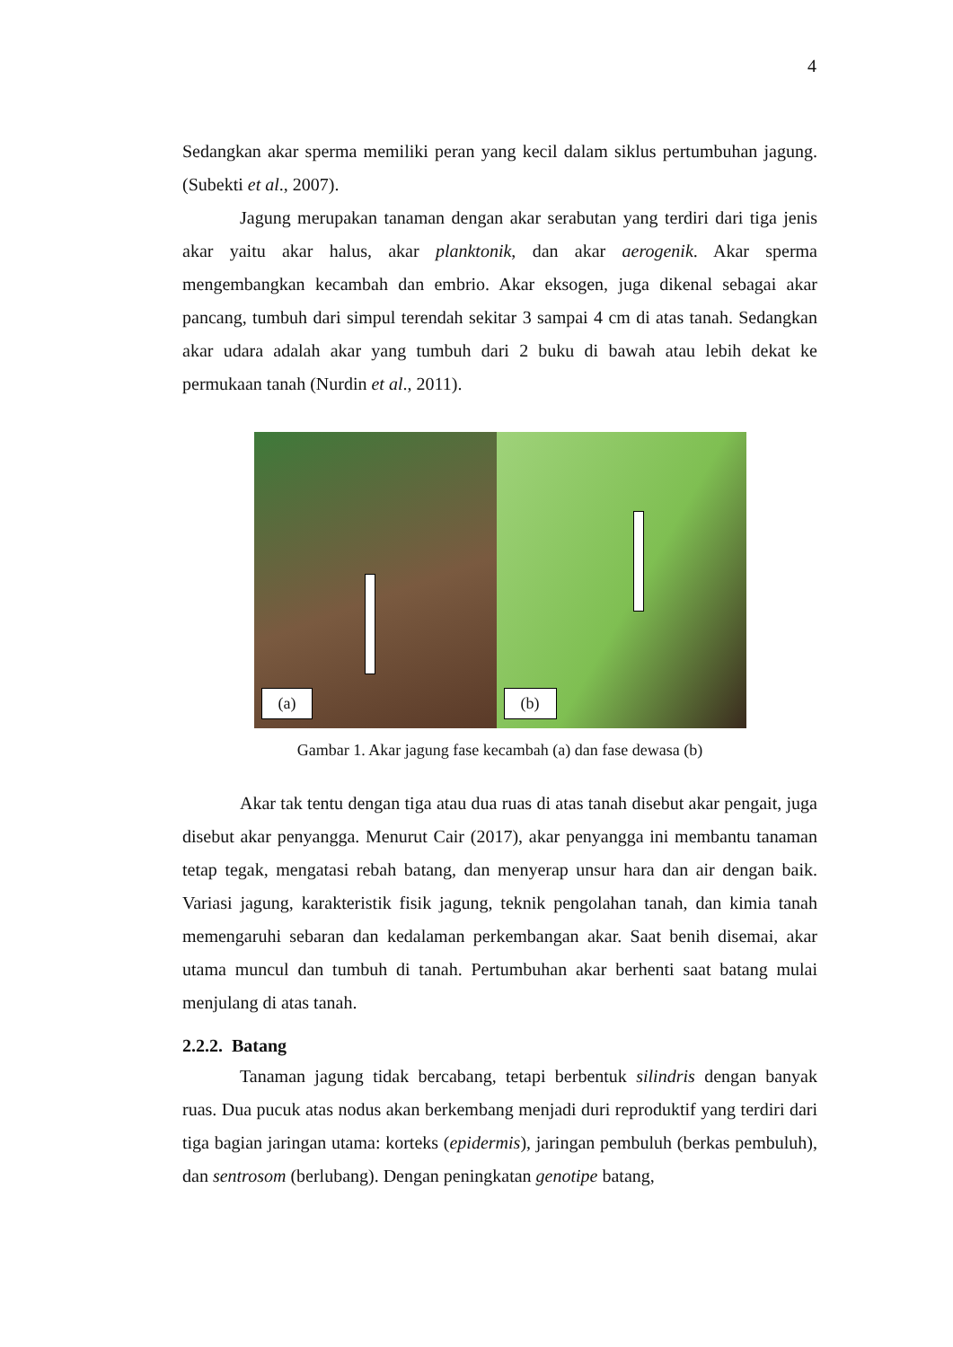4
Sedangkan akar sperma memiliki peran yang kecil dalam siklus pertumbuhan jagung. (Subekti et al., 2007).
Jagung merupakan tanaman dengan akar serabutan yang terdiri dari tiga jenis akar yaitu akar halus, akar planktonik, dan akar aerogenik. Akar sperma mengembangkan kecambah dan embrio. Akar eksogen, juga dikenal sebagai akar pancang, tumbuh dari simpul terendah sekitar 3 sampai 4 cm di atas tanah. Sedangkan akar udara adalah akar yang tumbuh dari 2 buku di bawah atau lebih dekat ke permukaan tanah (Nurdin et al., 2011).
(a)
(b)
Gambar 1. Akar jagung fase kecambah (a) dan fase dewasa (b)
Akar tak tentu dengan tiga atau dua ruas di atas tanah disebut akar pengait, juga disebut akar penyangga. Menurut Cair (2017), akar penyangga ini membantu tanaman tetap tegak, mengatasi rebah batang, dan menyerap unsur hara dan air dengan baik. Variasi jagung, karakteristik fisik jagung, teknik pengolahan tanah, dan kimia tanah memengaruhi sebaran dan kedalaman perkembangan akar. Saat benih disemai, akar utama muncul dan tumbuh di tanah. Pertumbuhan akar berhenti saat batang mulai menjulang di atas tanah.
2.2.2. Batang
Tanaman jagung tidak bercabang, tetapi berbentuk silindris dengan banyak ruas. Dua pucuk atas nodus akan berkembang menjadi duri reproduktif yang terdiri dari tiga bagian jaringan utama: korteks (epidermis), jaringan pembuluh (berkas pembuluh), dan sentrosom (berlubang). Dengan peningkatan genotipe batang,